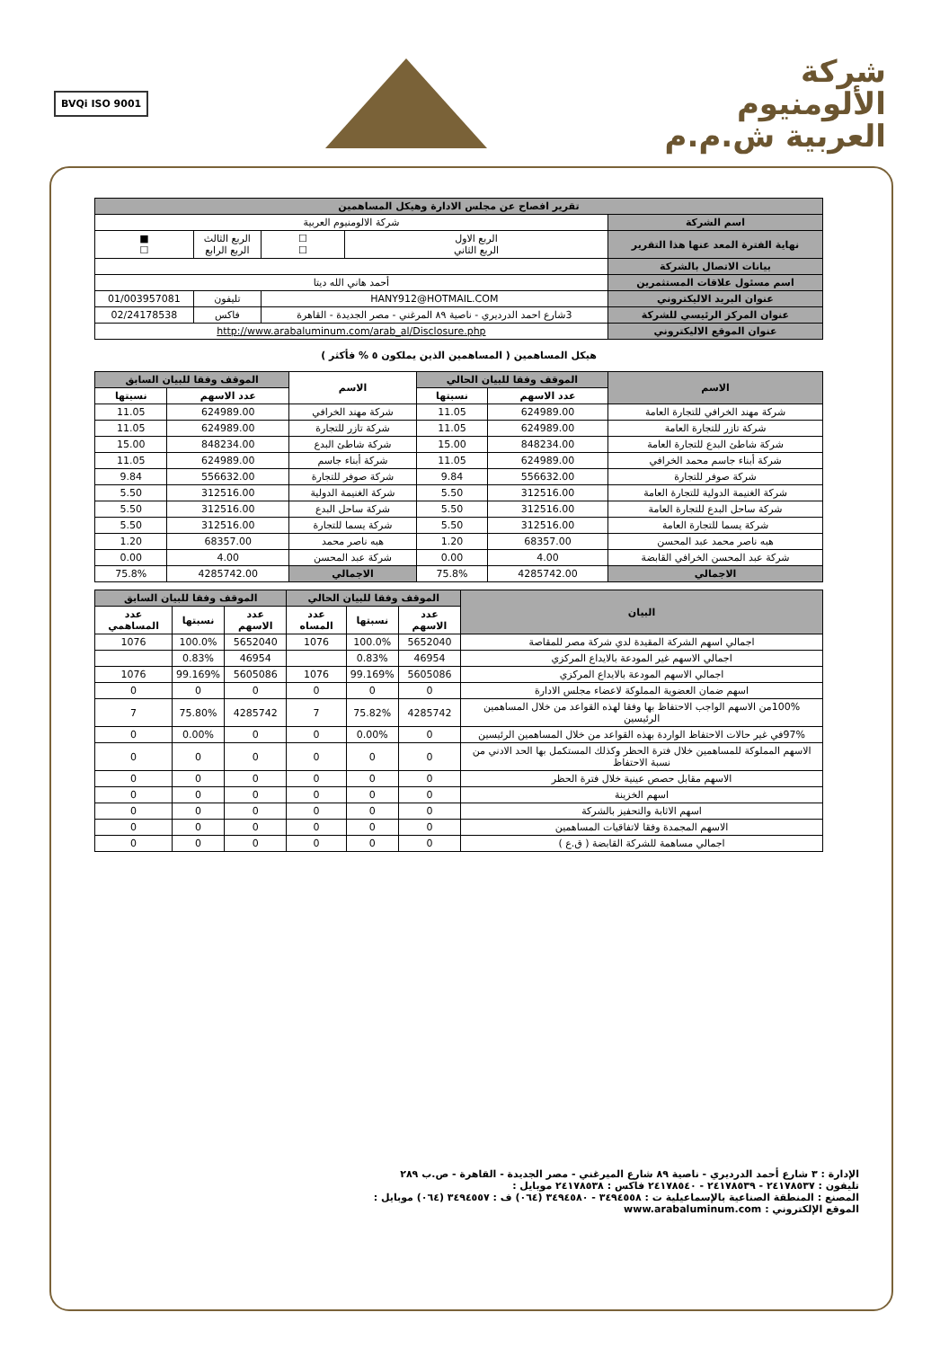شركة
الألومنيوم
العربية ش.م.م
BVQi ISO 9001
| تقرير افصاح عن مجلس الادارة وهيكل المساهمين | | | | |
| --- | --- | --- | --- | --- |
| اسم الشركة | شركة الالومنيوم العربية | | | |
| نهاية الفترة المعد عنها هذا التقرير | الربع الاول الربع الثاني | ☐ ☐ | الربع الثالث الربع الرابع | ■ ☐ |
| بيانات الاتصال بالشركة | | | | |
| اسم مسئول علاقات المستثمرين | أحمد هاني الله ديتا | | | |
| عنوان البريد الاليكتروني | HANY912@HOTMAIL.COM | | تليفون | 01/003957081 |
| عنوان المركز الرئيسي للشركة | 3شارع احمد الدرديري - ناصية ٨٩ المرغني - مصر الجديدة - القاهرة | | فاكس | 02/24178538 |
| عنوان الموقع الاليكتروني | http://www.arabaluminum.com/arab_al/Disclosure.php | | | |
هيكل المساهمين ( المساهمين الذين يملكون ٥ % فأكثر )
| الاسم | الموقف وفقا للبيان الحالي | | الاسم | الموقف وفقا للبيان السابق | |
| --- | --- | --- | --- | --- | --- |
| | عدد الاسهم | نسبتها | | عدد الاسهم | نسبتها |
| شركة مهند الخرافي للتجارة العامة | 624989.00 | 11.05 | شركة مهند الخرافي | 624989.00 | 11.05 |
| شركة تازر للتجارة العامة | 624989.00 | 11.05 | شركة تازر للتجارة | 624989.00 | 11.05 |
| شركة شاطئ البدع للتجارة العامة | 848234.00 | 15.00 | شركة شاطئ البدع | 848234.00 | 15.00 |
| شركة أبناء جاسم محمد الخرافي | 624989.00 | 11.05 | شركة أبناء جاسم | 624989.00 | 11.05 |
| شركة صوفر للتجارة | 556632.00 | 9.84 | شركة صوفر للتجارة | 556632.00 | 9.84 |
| شركة الغنيمة الدولية للتجارة العامة | 312516.00 | 5.50 | شركة الغنيمة الدولية | 312516.00 | 5.50 |
| شركة ساحل البدع للتجارة العامة | 312516.00 | 5.50 | شركة ساحل البدع | 312516.00 | 5.50 |
| شركة يسما للتجارة العامة | 312516.00 | 5.50 | شركة يسما للتجارة | 312516.00 | 5.50 |
| هبه ناصر محمد عبد المحسن | 68357.00 | 1.20 | هبه ناصر محمد | 68357.00 | 1.20 |
| شركة عبد المحسن الخرافي القابضة | 4.00 | 0.00 | شركة عبد المحسن | 4.00 | 0.00 |
| الاجمالي | 4285742.00 | 75.8% | الاجمالي | 4285742.00 | 75.8% |
| البيان | الموقف وفقا للبيان الحالي | | | الموقف وفقا للبيان السابق | | |
| --- | --- | --- | --- | --- | --- | --- |
| | عدد الاسهم | نسبتها | عدد المساه | عدد الاسهم | نسبتها | عدد المساهمي |
| اجمالي اسهم الشركة المقيدة لدي شركة مصر للمقاصة | 5652040 | 100.0% | 1076 | 5652040 | 100.0% | 1076 |
| اجمالي الاسهم غير المودعة بالايداع المركزي | 46954 | 0.83% | | 46954 | 0.83% | |
| اجمالي الاسهم المودعة بالايداع المركزي | 5605086 | 99.169% | 1076 | 5605086 | 99.169% | 1076 |
| اسهم ضمان العضوية المملوكة لاعضاء مجلس الادارة | 0 | 0 | 0 | 0 | 0 | 0 |
| 100%من الاسهم الواجب الاحتفاظ بها وفقا لهذه القواعد من خلال المساهمين الرئيسين | 4285742 | 75.82% | 7 | 4285742 | 75.80% | 7 |
| 97%في غير حالات الاحتفاظ الواردة بهذه القواعد من خلال المساهمين الرئيسين | 0 | 0.00% | 0 | 0 | 0.00% | 0 |
| الاسهم المملوكة للمساهمين خلال فترة الحظر وكذلك المستكمل بها الحد الادني من نسبة الاحتفاظ | 0 | 0 | 0 | 0 | 0 | 0 |
| الاسهم مقابل حصص عينية خلال فترة الحظر | 0 | 0 | 0 | 0 | 0 | 0 |
| اسهم الخزينة | 0 | 0 | 0 | 0 | 0 | 0 |
| اسهم الاثابة والتحفيز بالشركة | 0 | 0 | 0 | 0 | 0 | 0 |
| الاسهم المجمدة وفقا لاتفاقيات المساهمين | 0 | 0 | 0 | 0 | 0 | 0 |
| اجمالي مساهمة للشركة القابضة ( ق.ع ) | 0 | 0 | 0 | 0 | 0 | 0 |
الإدارة : ٣ شارع أحمد الدرديري - ناصية ٨٩ شارع الميرغني - مصر الجديدة - القاهرة - ص.ب ٢٨٩
تليفون : ٢٤١٧٨٥٣٧ - ٢٤١٧٨٥٣٩ - ٢٤١٧٨٥٤٠ فاكس : ٢٤١٧٨٥٣٨ موبايل :
المصنع : المنطقة الصناعية بالإسماعيلية ت : ٣٤٩٤٥٥٨ - ٣٤٩٤٥٨٠ (٠٦٤) ف : ٣٤٩٤٥٥٧ (٠٦٤) موبايل :
الموقع الإلكتروني : www.arabaluminum.com